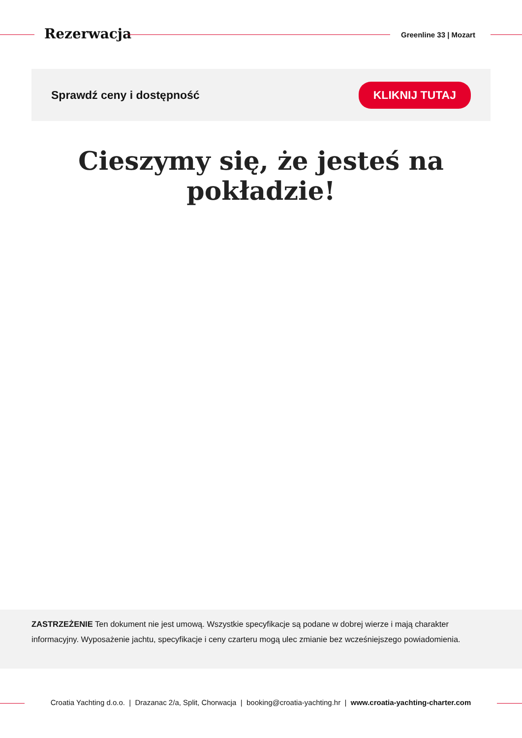Rezerwacja Greenline 33 | Mozart
Sprawdź ceny i dostępność KLIKNIJ TUTAJ
Cieszymy się, że jesteś na pokładzie!
ZASTRZEŻENIE Ten dokument nie jest umową. Wszystkie specyfikacje są podane w dobrej wierze i mają charakter informacyjny. Wyposażenie jachtu, specyfikacje i ceny czarteru mogą ulec zmianie bez wcześniejszego powiadomienia.
Croatia Yachting d.o.o. | Drazanac 2/a, Split, Chorwacja | booking@croatia-yachting.hr | www.croatia-yachting-charter.com